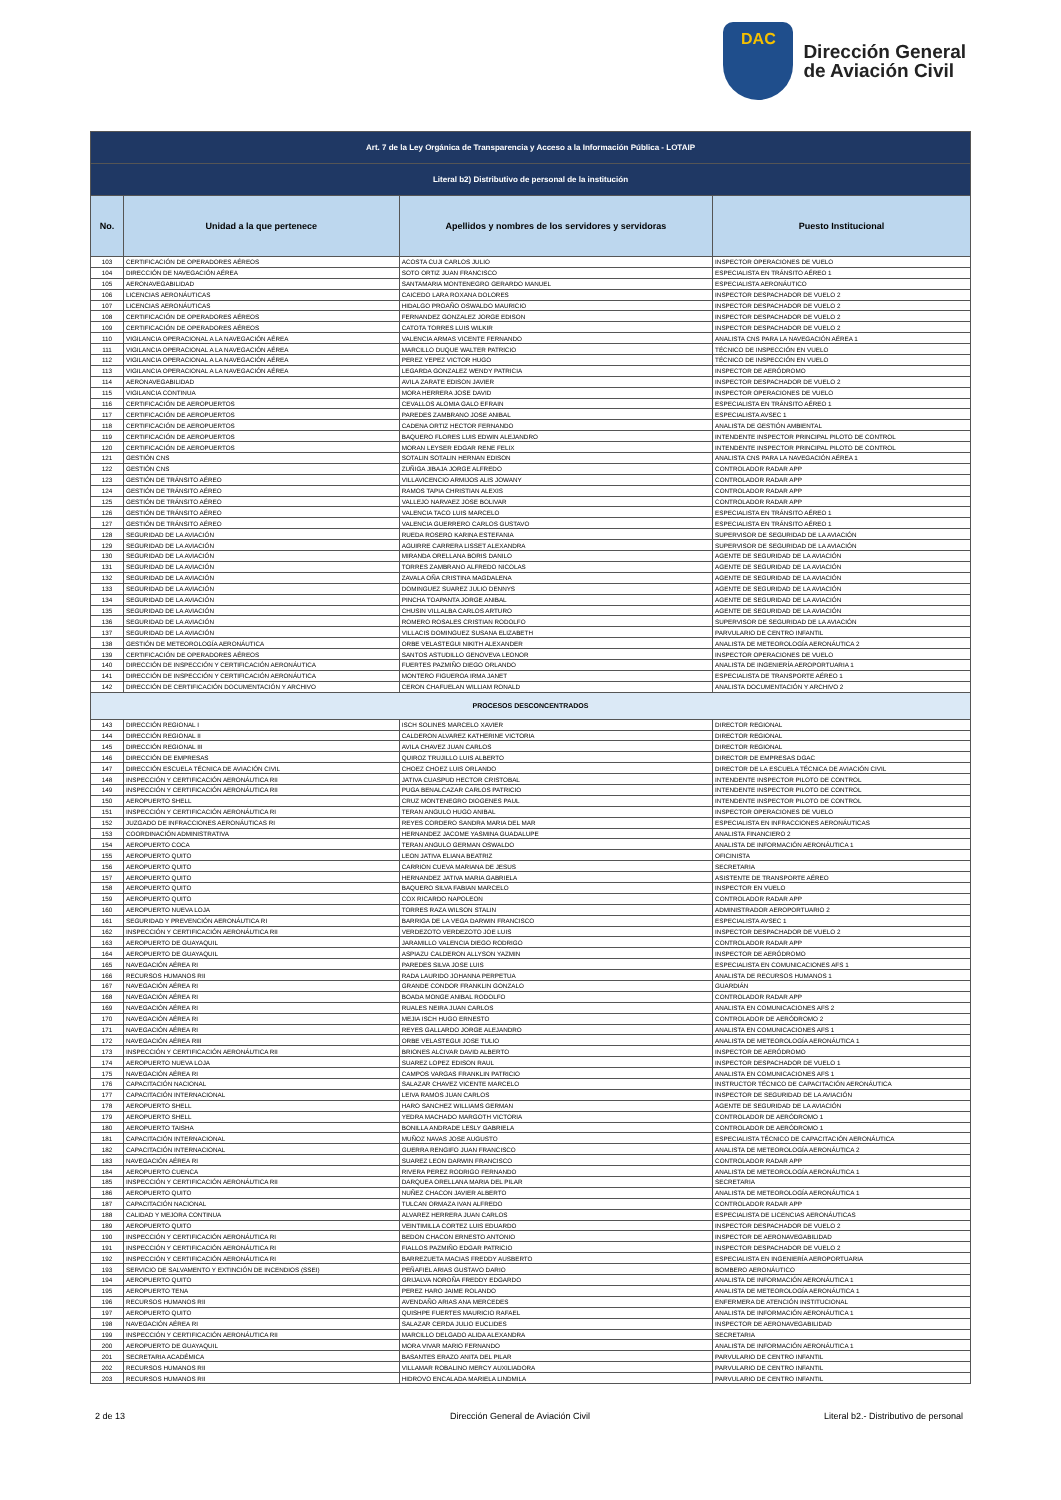DAC
Dirección General
de Aviación Civil
| Art. 7 de la Ley Orgánica de Transparencia y Acceso a la Información Pública - LOTAIP | | | |
| --- | --- | --- | --- |
| Literal b2) Distributivo de personal de la institución | | | |
| No. | Unidad a la que pertenece | Apellidos y nombres de los servidores y servidoras | Puesto Institucional |
| 103 | CERTIFICACIÓN DE OPERADORES AÉREOS | ACOSTA CUJI CARLOS JULIO | INSPECTOR OPERACIONES DE VUELO |
| 104 | DIRECCIÓN DE NAVEGACIÓN AÉREA | SOTO ORTIZ JUAN FRANCISCO | ESPECIALISTA EN TRÁNSITO AÉREO 1 |
| 105 | AERONAVEGABILIDAD | SANTAMARIA MONTENEGRO GERARDO MANUEL | ESPECIALISTA AERONÁUTICO |
| 106 | LICENCIAS AERONÁUTICAS | CAICEDO LARA ROXANA DOLORES | INSPECTOR DESPACHADOR DE VUELO 2 |
| 107 | LICENCIAS AERONÁUTICAS | HIDALGO PROAÑO OSWALDO MAURICIO | INSPECTOR DESPACHADOR DE VUELO 2 |
| 108 | CERTIFICACIÓN DE OPERADORES AÉREOS | FERNANDEZ GONZALEZ JORGE EDISON | INSPECTOR DESPACHADOR DE VUELO 2 |
| 109 | CERTIFICACIÓN DE OPERADORES AÉREOS | CATOTA TORRES LUIS WILKIR | INSPECTOR DESPACHADOR DE VUELO 2 |
| 110 | VIGILANCIA OPERACIONAL A LA NAVEGACIÓN AÉREA | VALENCIA ARMAS VICENTE FERNANDO | ANALISTA CNS PARA LA NAVEGACIÓN AÉREA 1 |
| 111 | VIGILANCIA OPERACIONAL A LA NAVEGACIÓN AÉREA | MARCILLO DUQUE WALTER PATRICIO | TÉCNICO DE INSPECCIÓN EN VUELO |
| 112 | VIGILANCIA OPERACIONAL A LA NAVEGACIÓN AÉREA | PEREZ YEPEZ VICTOR HUGO | TÉCNICO DE INSPECCIÓN EN VUELO |
| 113 | VIGILANCIA OPERACIONAL A LA NAVEGACIÓN AÉREA | LEGARDA GONZALEZ WENDY PATRICIA | INSPECTOR DE AERÓDROMO |
| 114 | AERONAVEGABILIDAD | AVILA ZARATE EDISON JAVIER | INSPECTOR DESPACHADOR DE VUELO 2 |
| 115 | VIGILANCIA CONTINUA | MORA HERRERA JOSE DAVID | INSPECTOR OPERACIONES DE VUELO |
| 116 | CERTIFICACIÓN DE AEROPUERTOS | CEVALLOS ALOMIA GALO EFRAIN | ESPECIALISTA EN TRÁNSITO AÉREO 1 |
| 117 | CERTIFICACIÓN DE AEROPUERTOS | PAREDES ZAMBRANO JOSE ANIBAL | ESPECIALISTA AVSEC 1 |
| 118 | CERTIFICACIÓN DE AEROPUERTOS | CADENA ORTIZ HECTOR FERNANDO | ANALISTA DE GESTIÓN AMBIENTAL |
| 119 | CERTIFICACIÓN DE AEROPUERTOS | BAQUERO FLORES LUIS EDWIN ALEJANDRO | INTENDENTE INSPECTOR PRINCIPAL PILOTO DE CONTROL |
| 120 | CERTIFICACIÓN DE AEROPUERTOS | MORAN LEYSER EDGAR RENE FELIX | INTENDENTE INSPECTOR PRINCIPAL PILOTO DE CONTROL |
| 121 | GESTIÓN CNS | SOTALIN SOTALIN HERNAN EDISON | ANALISTA CNS PARA LA NAVEGACIÓN AÉREA 1 |
| 122 | GESTIÓN CNS | ZUÑIGA JIBAJA JORGE ALFREDO | CONTROLADOR RADAR APP |
| 123 | GESTIÓN DE TRÁNSITO AÉREO | VILLAVICENCIO ARMIJOS ALIS JOWANY | CONTROLADOR RADAR APP |
| 124 | GESTIÓN DE TRÁNSITO AÉREO | RAMOS TAPIA CHRISTIAN ALEXIS | CONTROLADOR RADAR APP |
| 125 | GESTIÓN DE TRÁNSITO AÉREO | VALLEJO NARVAEZ JOSE BOLIVAR | CONTROLADOR RADAR APP |
| 126 | GESTIÓN DE TRÁNSITO AÉREO | VALENCIA TACO LUIS MARCELO | ESPECIALISTA EN TRÁNSITO AÉREO 1 |
| 127 | GESTIÓN DE TRÁNSITO AÉREO | VALENCIA GUERRERO CARLOS GUSTAVO | ESPECIALISTA EN TRÁNSITO AÉREO 1 |
| 128 | SEGURIDAD DE LA AVIACIÓN | RUEDA ROSERO KARINA ESTEFANIA | SUPERVISOR DE SEGURIDAD DE LA AVIACIÓN |
| 129 | SEGURIDAD DE LA AVIACIÓN | AGUIRRE CARRERA LISSET ALEXANDRA | SUPERVISOR DE SEGURIDAD DE LA AVIACIÓN |
| 130 | SEGURIDAD DE LA AVIACIÓN | MIRANDA ORELLANA BORIS DANILO | AGENTE DE SEGURIDAD DE LA AVIACIÓN |
| 131 | SEGURIDAD DE LA AVIACIÓN | TORRES ZAMBRANO ALFREDO NICOLAS | AGENTE DE SEGURIDAD DE LA AVIACIÓN |
| 132 | SEGURIDAD DE LA AVIACIÓN | ZAVALA OÑA CRISTINA MAGDALENA | AGENTE DE SEGURIDAD DE LA AVIACIÓN |
| 133 | SEGURIDAD DE LA AVIACIÓN | DOMINGUEZ SUAREZ JULIO DENNYS | AGENTE DE SEGURIDAD DE LA AVIACIÓN |
| 134 | SEGURIDAD DE LA AVIACIÓN | PINCHA TOAPANTA JORGE ANIBAL | AGENTE DE SEGURIDAD DE LA AVIACIÓN |
| 135 | SEGURIDAD DE LA AVIACIÓN | CHUSIN VILLALBA CARLOS ARTURO | AGENTE DE SEGURIDAD DE LA AVIACIÓN |
| 136 | SEGURIDAD DE LA AVIACIÓN | ROMERO ROSALES CRISTIAN RODOLFO | SUPERVISOR DE SEGURIDAD DE LA AVIACIÓN |
| 137 | SEGURIDAD DE LA AVIACIÓN | VILLACIS DOMINGUEZ SUSANA ELIZABETH | PARVULARIO DE CENTRO INFANTIL |
| 138 | GESTIÓN DE METEOROLOGÍA AERONÁUTICA | ORBE VELASTEGUI NIKITH ALEXANDER | ANALISTA DE METEOROLOGÍA AERONÁUTICA 2 |
| 139 | CERTIFICACIÓN DE OPERADORES AÉREOS | SANTOS ASTUDILLO GENOVEVA LEONOR | INSPECTOR OPERACIONES DE VUELO |
| 140 | DIRECCIÓN DE INSPECCIÓN Y CERTIFICACIÓN AERONÁUTICA | FUERTES PAZMIÑO DIEGO ORLANDO | ANALISTA DE INGENIERÍA AEROPORTUARIA 1 |
| 141 | DIRECCIÓN DE INSPECCIÓN Y CERTIFICACIÓN AERONÁUTICA | MONTERO FIGUEROA IRMA JANET | ESPECIALISTA DE TRANSPORTE AÉREO 1 |
| 142 | DIRECCIÓN DE CERTIFICACIÓN DOCUMENTACIÓN Y ARCHIVO | CERON CHAFUELAN WILLIAM RONALD | ANALISTA DOCUMENTACIÓN Y ARCHIVO 2 |
| PROCESOS DESCONCENTRADOS | | | |
| 143 | DIRECCIÓN REGIONAL I | ISCH SOLINES MARCELO XAVIER | DIRECTOR REGIONAL |
| 144 | DIRECCIÓN REGIONAL II | CALDERON ALVAREZ KATHERINE VICTORIA | DIRECTOR REGIONAL |
| 145 | DIRECCIÓN REGIONAL III | AVILA CHAVEZ JUAN CARLOS | DIRECTOR REGIONAL |
| 146 | DIRECCIÓN DE EMPRESAS | QUIROZ TRUJILLO LUIS ALBERTO | DIRECTOR DE EMPRESAS DGAC |
| 147 | DIRECCIÓN ESCUELA TÉCNICA DE AVIACIÓN CIVIL | CHOEZ CHOEZ LUIS ORLANDO | DIRECTOR DE LA ESCUELA TÉCNICA DE AVIACIÓN CIVIL |
| 148 | INSPECCIÓN Y CERTIFICACIÓN AERONÁUTICA RII | JATIVA CUASPUD HECTOR CRISTOBAL | INTENDENTE INSPECTOR PILOTO DE CONTROL |
| 149 | INSPECCIÓN Y CERTIFICACIÓN AERONÁUTICA RII | PUGA BENALCAZAR CARLOS PATRICIO | INTENDENTE INSPECTOR PILOTO DE CONTROL |
| 150 | AEROPUERTO SHELL | CRUZ MONTENEGRO DIOGENES PAUL | INTENDENTE INSPECTOR PILOTO DE CONTROL |
| 151 | INSPECCIÓN Y CERTIFICACIÓN AERONÁUTICA RI | TERAN ANGULO HUGO ANIBAL | INSPECTOR OPERACIONES DE VUELO |
| 152 | JUZGADO DE INFRACCIONES AERONÁUTICAS RI | REYES CORDERO SANDRA MARIA DEL MAR | ESPECIALISTA EN INFRACCIONES AERONÁUTICAS |
| 153 | COORDINACIÓN ADMINISTRATIVA | HERNANDEZ JACOME YASMINA GUADALUPE | ANALISTA FINANCIERO 2 |
| 154 | AEROPUERTO COCA | TERAN ANGULO GERMAN OSWALDO | ANALISTA DE INFORMACIÓN AERONÁUTICA 1 |
| 155 | AEROPUERTO QUITO | LEON JATIVA ELIANA BEATRIZ | OFICINISTA |
| 156 | AEROPUERTO QUITO | CARRION CUEVA MARIANA DE JESUS | SECRETARIA |
| 157 | AEROPUERTO QUITO | HERNANDEZ JATIVA MARIA GABRIELA | ASISTENTE DE TRANSPORTE AÉREO |
| 158 | AEROPUERTO QUITO | BAQUERO SILVA FABIAN MARCELO | INSPECTOR EN VUELO |
| 159 | AEROPUERTO QUITO | COX RICARDO NAPOLEON | CONTROLADOR RADAR APP |
| 160 | AEROPUERTO NUEVA LOJA | TORRES RAZA WILSON STALIN | ADMINISTRADOR AEROPORTUARIO 2 |
| 161 | SEGURIDAD Y PREVENCIÓN AERONÁUTICA RI | BARRIGA DE LA VEGA DARWIN FRANCISCO | ESPECIALISTA AVSEC 1 |
| 162 | INSPECCIÓN Y CERTIFICACIÓN AERONÁUTICA RII | VERDEZOTO VERDEZOTO JOE LUIS | INSPECTOR DESPACHADOR DE VUELO 2 |
| 163 | AEROPUERTO DE GUAYAQUIL | JARAMILLO VALENCIA DIEGO RODRIGO | CONTROLADOR RADAR APP |
| 164 | AEROPUERTO DE GUAYAQUIL | ASPIAZU CALDERON ALLYSON YAZMIN | INSPECTOR DE AERÓDROMO |
| 165 | NAVEGACIÓN AÉREA RI | PAREDES SILVA JOSE LUIS | ESPECIALISTA EN COMUNICACIONES AFS 1 |
| 166 | RECURSOS HUMANOS RII | RADA LAURIDO JOHANNA PERPETUA | ANALISTA DE RECURSOS HUMANOS 1 |
| 167 | NAVEGACIÓN AÉREA RI | GRANDE CONDOR FRANKLIN GONZALO | GUARDIÁN |
| 168 | NAVEGACIÓN AÉREA RI | BOADA MONGE ANIBAL RODOLFO | CONTROLADOR RADAR APP |
| 169 | NAVEGACIÓN AÉREA RI | RUALES NEIRA JUAN CARLOS | ANALISTA EN COMUNICACIONES AFS 2 |
| 170 | NAVEGACIÓN AÉREA RI | MEJIA ISCH HUGO ERNESTO | CONTROLADOR DE AERÓDROMO 2 |
| 171 | NAVEGACIÓN AÉREA RI | REYES GALLARDO JORGE ALEJANDRO | ANALISTA EN COMUNICACIONES AFS 1 |
| 172 | NAVEGACIÓN AÉREA RIII | ORBE VELASTEGUI JOSE TULIO | ANALISTA DE METEOROLOGÍA AERONÁUTICA 1 |
| 173 | INSPECCIÓN Y CERTIFICACIÓN AERONÁUTICA RII | BRIONES ALCIVAR DAVID ALBERTO | INSPECTOR DE AERÓDROMO |
| 174 | AEROPUERTO NUEVA LOJA | SUAREZ LOPEZ EDISON RAUL | INSPECTOR DESPACHADOR DE VUELO 1 |
| 175 | NAVEGACIÓN AÉREA RI | CAMPOS VARGAS FRANKLIN PATRICIO | ANALISTA EN COMUNICACIONES AFS 1 |
| 176 | CAPACITACIÓN NACIONAL | SALAZAR CHAVEZ VICENTE MARCELO | INSTRUCTOR TÉCNICO DE CAPACITACIÓN AERONÁUTICA |
| 177 | CAPACITACIÓN INTERNACIONAL | LEIVA RAMOS JUAN CARLOS | INSPECTOR DE SEGURIDAD DE LA AVIACIÓN |
| 178 | AEROPUERTO SHELL | HARO SANCHEZ WILLIAMS GERMAN | AGENTE DE SEGURIDAD DE LA AVIACIÓN |
| 179 | AEROPUERTO SHELL | YEDRA MACHADO MARGOTH VICTORIA | CONTROLADOR DE AERÓDROMO 1 |
| 180 | AEROPUERTO TAISHA | BONILLA ANDRADE LESLY GABRIELA | CONTROLADOR DE AERÓDROMO 1 |
| 181 | CAPACITACIÓN INTERNACIONAL | MUÑOZ NAVAS JOSE AUGUSTO | ESPECIALISTA TÉCNICO DE CAPACITACIÓN AERONÁUTICA |
| 182 | CAPACITACIÓN INTERNACIONAL | GUERRA RENGIFO JUAN FRANCISCO | ANALISTA DE METEOROLOGÍA AERONÁUTICA 2 |
| 183 | NAVEGACIÓN AÉREA RI | SUAREZ LEON DARWIN FRANCISCO | CONTROLADOR RADAR APP |
| 184 | AEROPUERTO CUENCA | RIVERA PEREZ RODRIGO FERNANDO | ANALISTA DE METEOROLOGÍA AERONÁUTICA 1 |
| 185 | INSPECCIÓN Y CERTIFICACIÓN AERONÁUTICA RII | DARQUEA ORELLANA MARIA DEL PILAR | SECRETARIA |
| 186 | AEROPUERTO QUITO | NUÑEZ CHACON JAVIER ALBERTO | ANALISTA DE METEOROLOGÍA AERONÁUTICA 1 |
| 187 | CAPACITACIÓN NACIONAL | TULCAN ORMAZA IVAN ALFREDO | CONTROLADOR RADAR APP |
| 188 | CALIDAD Y MEJORA CONTINUA | ALVAREZ HERRERA JUAN CARLOS | ESPECIALISTA DE LICENCIAS AERONÁUTICAS |
| 189 | AEROPUERTO QUITO | VEINTIMILLA CORTEZ LUIS EDUARDO | INSPECTOR DESPACHADOR DE VUELO 2 |
| 190 | INSPECCIÓN Y CERTIFICACIÓN AERONÁUTICA RI | BEDON CHACON ERNESTO ANTONIO | INSPECTOR DE AERONAVEGABILIDAD |
| 191 | INSPECCIÓN Y CERTIFICACIÓN AERONÁUTICA RI | FIALLOS PAZMIÑO EDGAR PATRICIO | INSPECTOR DESPACHADOR DE VUELO 2 |
| 192 | INSPECCIÓN Y CERTIFICACIÓN AERONÁUTICA RI | BARREZUETA MACIAS FREDDY AUSBERTO | ESPECIALISTA EN INGENIERÍA AEROPORTUARIA |
| 193 | SERVICIO DE SALVAMENTO Y EXTINCIÓN DE INCENDIOS (SSEI) | PEÑAFIEL ARIAS GUSTAVO DARIO | BOMBERO AERONÁUTICO |
| 194 | AEROPUERTO QUITO | GRIJALVA NOROÑA FREDDY EDGARDO | ANALISTA DE INFORMACIÓN AERONÁUTICA 1 |
| 195 | AEROPUERTO TENA | PEREZ HARO JAIME ROLANDO | ANALISTA DE METEOROLOGÍA AERONÁUTICA 1 |
| 196 | RECURSOS HUMANOS RII | AVENDAÑO ARIAS ANA MERCEDES | ENFERMERA DE ATENCIÓN INSTITUCIONAL |
| 197 | AEROPUERTO QUITO | QUISHPE FUERTES MAURICIO RAFAEL | ANALISTA DE INFORMACIÓN AERONÁUTICA 1 |
| 198 | NAVEGACIÓN AÉREA RI | SALAZAR CERDA JULIO EUCLIDES | INSPECTOR DE AERONAVEGABILIDAD |
| 199 | INSPECCIÓN Y CERTIFICACIÓN AERONÁUTICA RII | MARCILLO DELGADO ALIDA ALEXANDRA | SECRETARIA |
| 200 | AEROPUERTO DE GUAYAQUIL | MORA VIVAR MARIO FERNANDO | ANALISTA DE INFORMACIÓN AERONÁUTICA 1 |
| 201 | SECRETARIA ACADÉMICA | BASANTES ERAZO ANITA DEL PILAR | PARVULARIO DE CENTRO INFANTIL |
| 202 | RECURSOS HUMANOS RII | VILLAMAR ROBALINO MERCY AUXILIADORA | PARVULARIO DE CENTRO INFANTIL |
| 203 | RECURSOS HUMANOS RII | HIDROVO ENCALADA MARIELA LINDMILA | PARVULARIO DE CENTRO INFANTIL |
2 de 13 Dirección General de Aviación Civil Literal b2.- Distributivo de personal